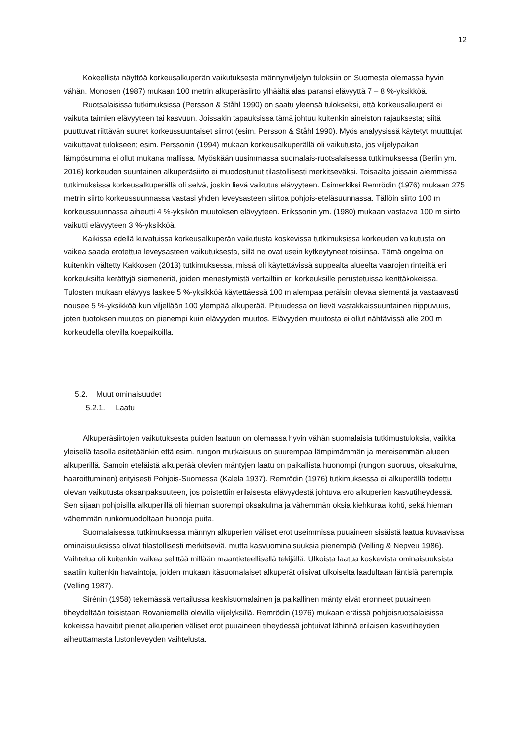12
Kokeellista näyttöä korkeusalkuperän vaikutuksesta männynviljelyn tuloksiin on Suomesta olemassa hyvin vähän. Monosen (1987) mukaan 100 metrin alkuperäsiirto ylhäältä alas paransi elävyyttä 7 – 8 %-yksikköä.
Ruotsalaisissa tutkimuksissa (Persson & Ståhl 1990) on saatu yleensä tulokseksi, että korkeusalkuperä ei vaikuta taimien elävyyteen tai kasvuun. Joissakin tapauksissa tämä johtuu kuitenkin aineiston rajauksesta; siitä puuttuvat riittävän suuret korkeussuuntaiset siirrot (esim. Persson & Ståhl 1990). Myös analyysissä käytetyt muuttujat vaikuttavat tulokseen; esim. Perssonin (1994) mukaan korkeusalkuperällä oli vaikutusta, jos viljelypaikan lämpösumma ei ollut mukana mallissa. Myöskään uusimmassa suomalais-ruotsalaisessa tutkimuksessa (Berlin ym. 2016) korkeuden suuntainen alkuperäsiirto ei muodostunut tilastollisesti merkitseväksi. Toisaalta joissain aiemmissa tutkimuksissa korkeusalkuperällä oli selvä, joskin lievä vaikutus elävyyteen. Esimerkiksi Remrödin (1976) mukaan 275 metrin siirto korkeussuunnassa vastasi yhden leveysasteen siirtoa pohjois-eteläsuunnassa. Tällöin siirto 100 m korkeussuunnassa aiheutti 4 %-yksikön muutoksen elävyyteen. Erikssonin ym. (1980) mukaan vastaava 100 m siirto vaikutti elävyyteen 3 %-yksikköä.
Kaikissa edellä kuvatuissa korkeusalkuperän vaikutusta koskevissa tutkimuksissa korkeuden vaikutusta on vaikea saada erotettua leveysasteen vaikutuksesta, sillä ne ovat usein kytkeytyneet toisiinsa. Tämä ongelma on kuitenkin vältetty Kakkosen (2013) tutkimuksessa, missä oli käytettävissä suppealta alueelta vaarojen rinteiltä eri korkeuksilta kerättyjä siemeneriä, joiden menestymistä vertailtiin eri korkeuksille perustetuissa kenttäkokeissa. Tulosten mukaan elävyys laskee 5 %-yksikköä käytettäessä 100 m alempaa peräisin olevaa siementä ja vastaavasti nousee 5 %-yksikköä kun viljellään 100 ylempää alkuperää. Pituudessa on lievä vastakkaissuuntainen riippuvuus, joten tuotoksen muutos on pienempi kuin elävyyden muutos. Elävyyden muutosta ei ollut nähtävissä alle 200 m korkeudella olevilla koepaikoilla.
5.2. Muut ominaisuudet
5.2.1. Laatu
Alkuperäsiirtojen vaikutuksesta puiden laatuun on olemassa hyvin vähän suomalaisia tutkimustuloksia, vaikka yleisellä tasolla esitetäänkin että esim. rungon mutkaisuus on suurempaa lämpimämmän ja mereisemmän alueen alkuperillä. Samoin eteläistä alkuperää olevien mäntyjen laatu on paikallista huonompi (rungon suoruus, oksakulma, haaroittuminen) erityisesti Pohjois-Suomessa (Kalela 1937). Remrödin (1976) tutkimuksessa ei alkuperällä todettu olevan vaikutusta oksanpaksuuteen, jos poistettiin erilaisesta elävyydestä johtuva ero alkuperien kasvutiheydessä. Sen sijaan pohjoisilla alkuperillä oli hieman suorempi oksakulma ja vähemmän oksia kiehkuraa kohti, sekä hieman vähemmän runkomuodoltaan huonoja puita.
Suomalaisessa tutkimuksessa männyn alkuperien väliset erot useimmissa puuaineen sisäistä laatua kuvaavissa ominaisuuksissa olivat tilastollisesti merkitseviä, mutta kasvuominaisuuksia pienempiä (Velling & Nepveu 1986). Vaihtelua oli kuitenkin vaikea selittää millään maantieteellisellä tekijällä. Ulkoista laatua koskevista ominaisuuksista saatiin kuitenkin havaintoja, joiden mukaan itäsuomalaiset alkuperät olisivat ulkoiselta laadultaan läntisiä parempia (Velling 1987).
Sirénin (1958) tekemässä vertailussa keskisuomalainen ja paikallinen mänty eivät eronneet puuaineen tiheydeltään toisistaan Rovaniemellä olevilla viljelyksillä. Remrödin (1976) mukaan eräissä pohjoisruotsalaisissa kokeissa havaitut pienet alkuperien väliset erot puuaineen tiheydessä johtuivat lähinnä erilaisen kasvutiheyden aiheuttamasta lustonleveyden vaihtelusta.